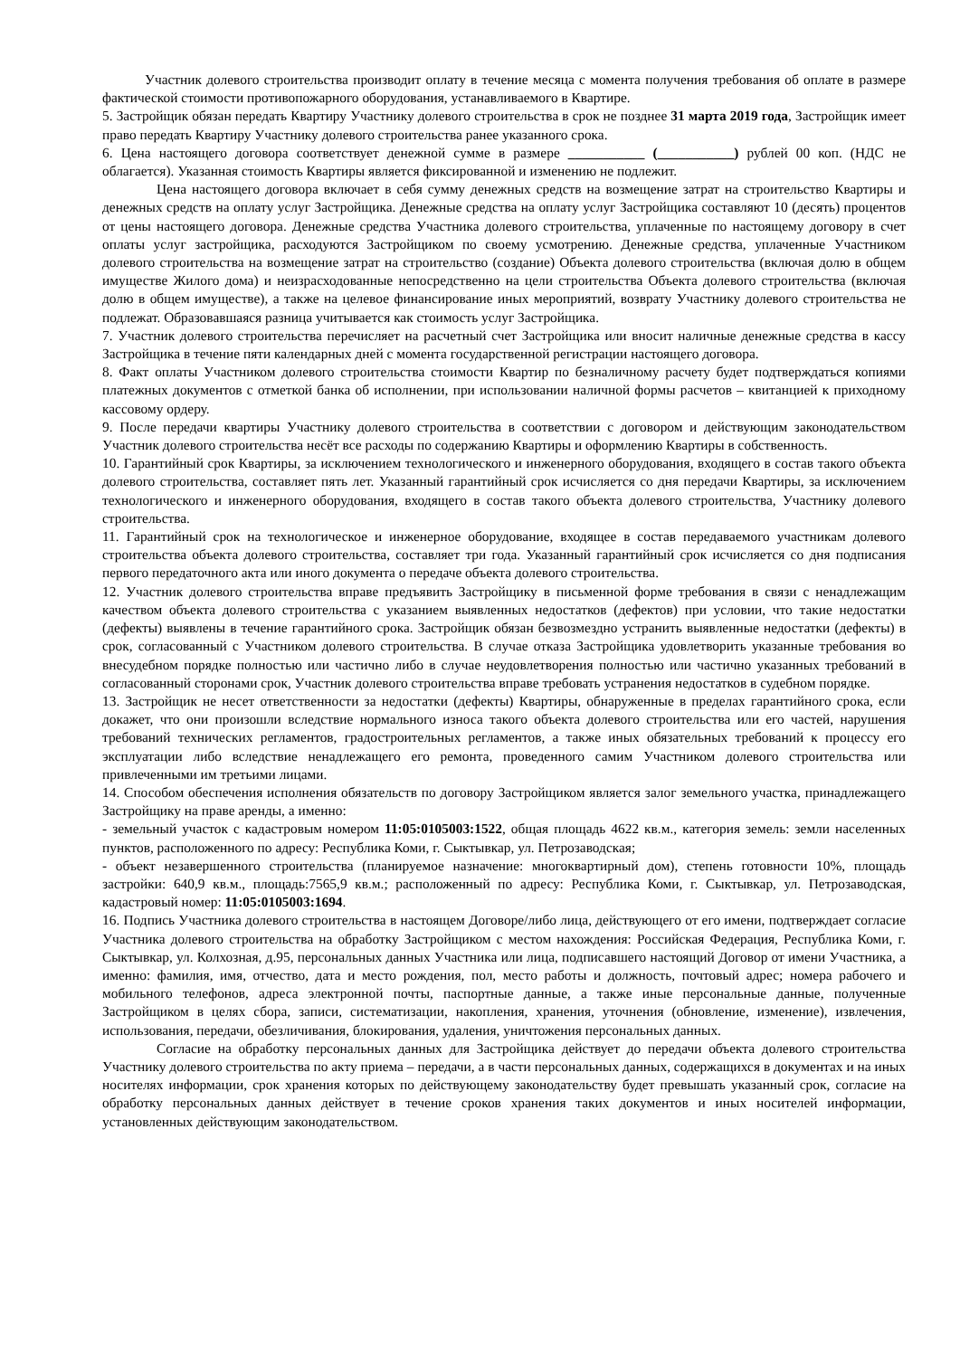Участник долевого строительства производит оплату в течение месяца с момента получения требования об оплате в размере фактической стоимости противопожарного оборудования, устанавливаемого в Квартире.
5. Застройщик обязан передать Квартиру Участнику долевого строительства в срок не позднее 31 марта 2019 года, Застройщик имеет право передать Квартиру Участнику долевого строительства ранее указанного срока.
6. Цена настоящего договора соответствует денежной сумме в размере ___________ (___________) рублей 00 коп. (НДС не облагается). Указанная стоимость Квартиры является фиксированной и изменению не подлежит.
Цена настоящего договора включает в себя сумму денежных средств на возмещение затрат на строительство Квартиры и денежных средств на оплату услуг Застройщика. Денежные средства на оплату услуг Застройщика составляют 10 (десять) процентов от цены настоящего договора. Денежные средства Участника долевого строительства, уплаченные по настоящему договору в счет оплаты услуг застройщика, расходуются Застройщиком по своему усмотрению. Денежные средства, уплаченные Участником долевого строительства на возмещение затрат на строительство (создание) Объекта долевого строительства (включая долю в общем имуществе Жилого дома) и неизрасходованные непосредственно на цели строительства Объекта долевого строительства (включая долю в общем имуществе), а также на целевое финансирование иных мероприятий, возврату Участнику долевого строительства не подлежат. Образовавшаяся разница учитывается как стоимость услуг Застройщика.
7. Участник долевого строительства перечисляет на расчетный счет Застройщика или вносит наличные денежные средства в кассу Застройщика в течение пяти календарных дней с момента государственной регистрации настоящего договора.
8. Факт оплаты Участником долевого строительства стоимости Квартир по безналичному расчету будет подтверждаться копиями платежных документов с отметкой банка об исполнении, при использовании наличной формы расчетов – квитанцией к приходному кассовому ордеру.
9. После передачи квартиры Участнику долевого строительства в соответствии с договором и действующим законодательством Участник долевого строительства несёт все расходы по содержанию Квартиры и оформлению Квартиры в собственность.
10. Гарантийный срок Квартиры, за исключением технологического и инженерного оборудования, входящего в состав такого объекта долевого строительства, составляет пять лет. Указанный гарантийный срок исчисляется со дня передачи Квартиры, за исключением технологического и инженерного оборудования, входящего в состав такого объекта долевого строительства, Участнику долевого строительства.
11. Гарантийный срок на технологическое и инженерное оборудование, входящее в состав передаваемого участникам долевого строительства объекта долевого строительства, составляет три года. Указанный гарантийный срок исчисляется со дня подписания первого передаточного акта или иного документа о передаче объекта долевого строительства.
12. Участник долевого строительства вправе предъявить Застройщику в письменной форме требования в связи с ненадлежащим качеством объекта долевого строительства с указанием выявленных недостатков (дефектов) при условии, что такие недостатки (дефекты) выявлены в течение гарантийного срока. Застройщик обязан безвозмездно устранить выявленные недостатки (дефекты) в срок, согласованный с Участником долевого строительства. В случае отказа Застройщика удовлетворить указанные требования во внесудебном порядке полностью или частично либо в случае неудовлетворения полностью или частично указанных требований в согласованный сторонами срок, Участник долевого строительства вправе требовать устранения недостатков в судебном порядке.
13. Застройщик не несет ответственности за недостатки (дефекты) Квартиры, обнаруженные в пределах гарантийного срока, если докажет, что они произошли вследствие нормального износа такого объекта долевого строительства или его частей, нарушения требований технических регламентов, градостроительных регламентов, а также иных обязательных требований к процессу его эксплуатации либо вследствие ненадлежащего его ремонта, проведенного самим Участником долевого строительства или привлеченными им третьими лицами.
14. Способом обеспечения исполнения обязательств по договору Застройщиком является залог земельного участка, принадлежащего Застройщику на праве аренды, а именно:
- земельный участок с кадастровым номером 11:05:0105003:1522, общая площадь 4622 кв.м., категория земель: земли населенных пунктов, расположенного по адресу: Республика Коми, г. Сыктывкар, ул. Петрозаводская;
- объект незавершенного строительства (планируемое назначение: многоквартирный дом), степень готовности 10%, площадь застройки: 640,9 кв.м., площадь:7565,9 кв.м.; расположенный по адресу: Республика Коми, г. Сыктывкар, ул. Петрозаводская, кадастровый номер: 11:05:0105003:1694.
16. Подпись Участника долевого строительства в настоящем Договоре/либо лица, действующего от его имени, подтверждает согласие Участника долевого строительства на обработку Застройщиком с местом нахождения: Российская Федерация, Республика Коми, г. Сыктывкар, ул. Колхозная, д.95, персональных данных Участника или лица, подписавшего настоящий Договор от имени Участника, а именно: фамилия, имя, отчество, дата и место рождения, пол, место работы и должность, почтовый адрес; номера рабочего и мобильного телефонов, адреса электронной почты, паспортные данные, а также иные персональные данные, полученные Застройщиком в целях сбора, записи, систематизации, накопления, хранения, уточнения (обновление, изменение), извлечения, использования, передачи, обезличивания, блокирования, удаления, уничтожения персональных данных.
Согласие на обработку персональных данных для Застройщика действует до передачи объекта долевого строительства Участнику долевого строительства по акту приема – передачи, а в части персональных данных, содержащихся в документах и на иных носителях информации, срок хранения которых по действующему законодательству будет превышать указанный срок, согласие на обработку персональных данных действует в течение сроков хранения таких документов и иных носителей информации, установленных действующим законодательством.